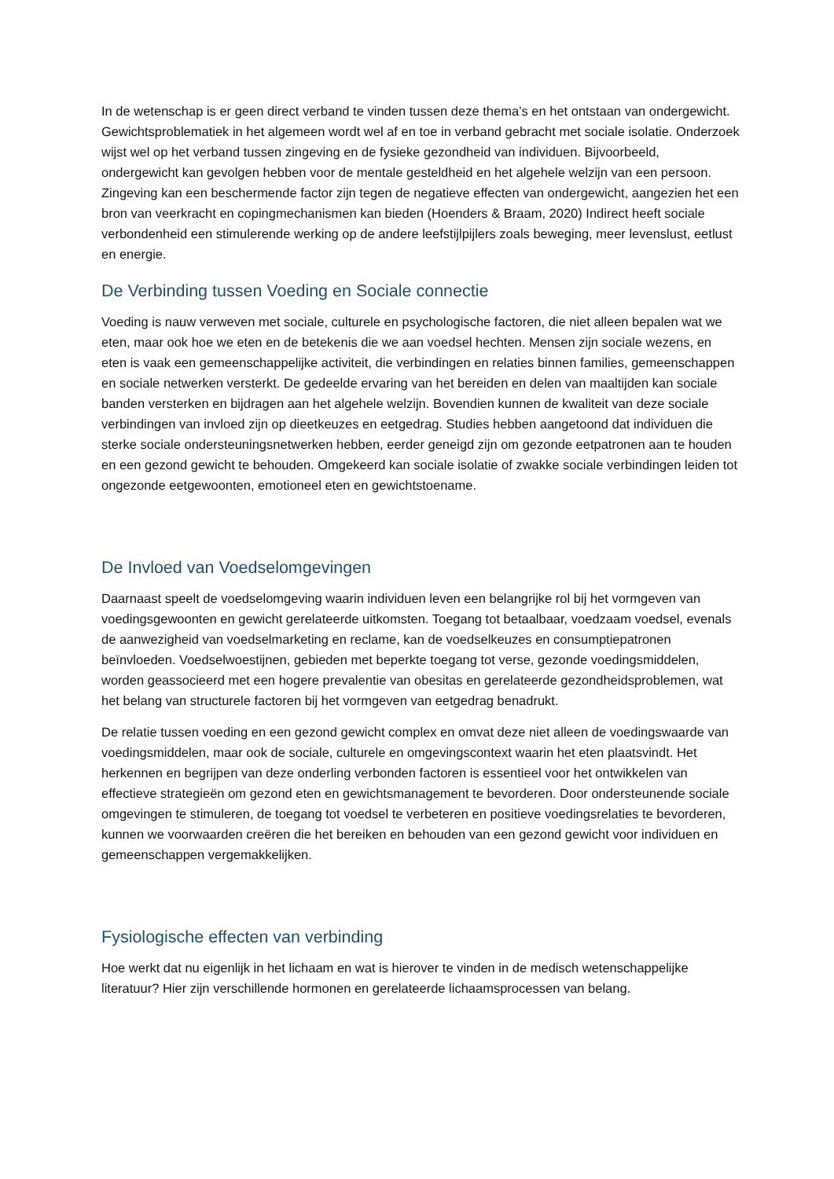In de wetenschap is er geen direct verband te vinden tussen deze thema’s en het ontstaan van ondergewicht. Gewichtsproblematiek in het algemeen wordt wel af en toe in verband gebracht met sociale isolatie. Onderzoek wijst wel op het verband tussen zingeving en de fysieke gezondheid van individuen. Bijvoorbeeld, ondergewicht kan gevolgen hebben voor de mentale gesteldheid en het algehele welzijn van een persoon. Zingeving kan een beschermende factor zijn tegen de negatieve effecten van ondergewicht, aangezien het een bron van veerkracht en copingmechanismen kan bieden (Hoenders & Braam, 2020) Indirect heeft sociale verbondenheid een stimulerende werking op de andere leefstijlpijlers zoals beweging, meer levenslust, eetlust en energie.
De Verbinding tussen Voeding en Sociale connectie
Voeding is nauw verweven met sociale, culturele en psychologische factoren, die niet alleen bepalen wat we eten, maar ook hoe we eten en de betekenis die we aan voedsel hechten. Mensen zijn sociale wezens, en eten is vaak een gemeenschappelijke activiteit, die verbindingen en relaties binnen families, gemeenschappen en sociale netwerken versterkt. De gedeelde ervaring van het bereiden en delen van maaltijden kan sociale banden versterken en bijdragen aan het algehele welzijn. Bovendien kunnen de kwaliteit van deze sociale verbindingen van invloed zijn op dieetkeuzes en eetgedrag. Studies hebben aangetoond dat individuen die sterke sociale ondersteuningsnetwerken hebben, eerder geneigd zijn om gezonde eetpatronen aan te houden en een gezond gewicht te behouden. Omgekeerd kan sociale isolatie of zwakke sociale verbindingen leiden tot ongezonde eetgewoonten, emotioneel eten en gewichtstoename.
De Invloed van Voedselomgevingen
Daarnaast speelt de voedselomgeving waarin individuen leven een belangrijke rol bij het vormgeven van voedingsgewoonten en gewicht gerelateerde uitkomsten. Toegang tot betaalbaar, voedzaam voedsel, evenals de aanwezigheid van voedselmarketing en reclame, kan de voedselkeuzes en consumptiepatronen beïnvloeden. Voedselwoestijnen, gebieden met beperkte toegang tot verse, gezonde voedingsmiddelen, worden geassocieerd met een hogere prevalentie van obesitas en gerelateerde gezondheidsproblemen, wat het belang van structurele factoren bij het vormgeven van eetgedrag benadrukt.
De relatie tussen voeding en een gezond gewicht complex en omvat deze niet alleen de voedingswaarde van voedingsmiddelen, maar ook de sociale, culturele en omgevingscontext waarin het eten plaatsvindt. Het herkennen en begrijpen van deze onderling verbonden factoren is essentieel voor het ontwikkelen van effectieve strategieën om gezond eten en gewichtsmanagement te bevorderen. Door ondersteunende sociale omgevingen te stimuleren, de toegang tot voedsel te verbeteren en positieve voedingsrelaties te bevorderen, kunnen we voorwaarden creëren die het bereiken en behouden van een gezond gewicht voor individuen en gemeenschappen vergemakkelijken.
Fysiologische effecten van verbinding
Hoe werkt dat nu eigenlijk in het lichaam en wat is hierover te vinden in de medisch wetenschappelijke literatuur? Hier zijn verschillende hormonen en gerelateerde lichaamsprocessen van belang.